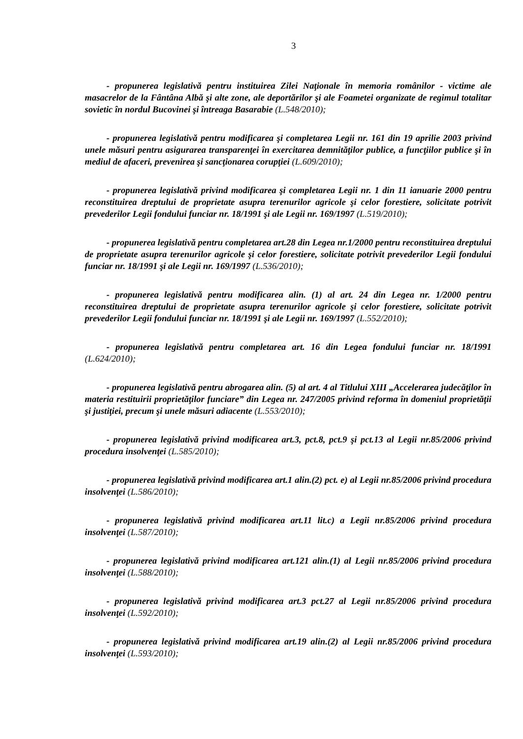3
- propunerea legislativă pentru instituirea Zilei Naţionale în memoria românilor - victime ale masacrelor de la Fântâna Albă şi alte zone, ale deportărilor şi ale Foametei organizate de regimul totalitar sovietic în nordul Bucovinei şi întreaga Basarabie (L.548/2010);
- propunerea legislativă pentru modificarea şi completarea Legii nr. 161 din 19 aprilie 2003 privind unele măsuri pentru asigurarea transparenţei în exercitarea demnităţilor publice, a funcţiilor publice şi în mediul de afaceri, prevenirea şi sancţionarea corupţiei (L.609/2010);
- propunerea legislativă privind modificarea şi completarea Legii nr. 1 din 11 ianuarie 2000 pentru reconstituirea dreptului de proprietate asupra terenurilor agricole şi celor forestiere, solicitate potrivit prevederilor Legii fondului funciar nr. 18/1991 şi ale Legii nr. 169/1997 (L.519/2010);
- propunerea legislativă pentru completarea art.28 din Legea nr.1/2000 pentru reconstituirea dreptului de proprietate asupra terenurilor agricole şi celor forestiere, solicitate potrivit prevederilor Legii fondului funciar nr. 18/1991 şi ale Legii nr. 169/1997 (L.536/2010);
- propunerea legislativă pentru modificarea alin. (1) al art. 24 din Legea nr. 1/2000 pentru reconstituirea dreptului de proprietate asupra terenurilor agricole şi celor forestiere, solicitate potrivit prevederilor Legii fondului funciar nr. 18/1991 şi ale Legii nr. 169/1997 (L.552/2010);
- propunerea legislativă pentru completarea art. 16 din Legea fondului funciar nr. 18/1991 (L.624/2010);
- propunerea legislativă pentru abrogarea alin. (5) al art. 4 al Titlului XIII „Accelerarea judecăţilor în materia restituirii proprietăţilor funciare” din Legea nr. 247/2005 privind reforma în domeniul proprietăţii şi justiţiei, precum şi unele măsuri adiacente (L.553/2010);
- propunerea legislativă privind modificarea art.3, pct.8, pct.9 şi pct.13 al Legii nr.85/2006 privind procedura insolvenţei (L.585/2010);
- propunerea legislativă privind modificarea art.1 alin.(2) pct. e) al Legii nr.85/2006 privind procedura insolvenţei (L.586/2010);
- propunerea legislativă privind modificarea art.11 lit.c) a Legii nr.85/2006 privind procedura insolvenţei (L.587/2010);
- propunerea legislativă privind modificarea art.121 alin.(1) al Legii nr.85/2006 privind procedura insolvenţei (L.588/2010);
- propunerea legislativă privind modificarea art.3 pct.27 al Legii nr.85/2006 privind procedura insolvenţei (L.592/2010);
- propunerea legislativă privind modificarea art.19 alin.(2) al Legii nr.85/2006 privind procedura insolvenţei (L.593/2010);